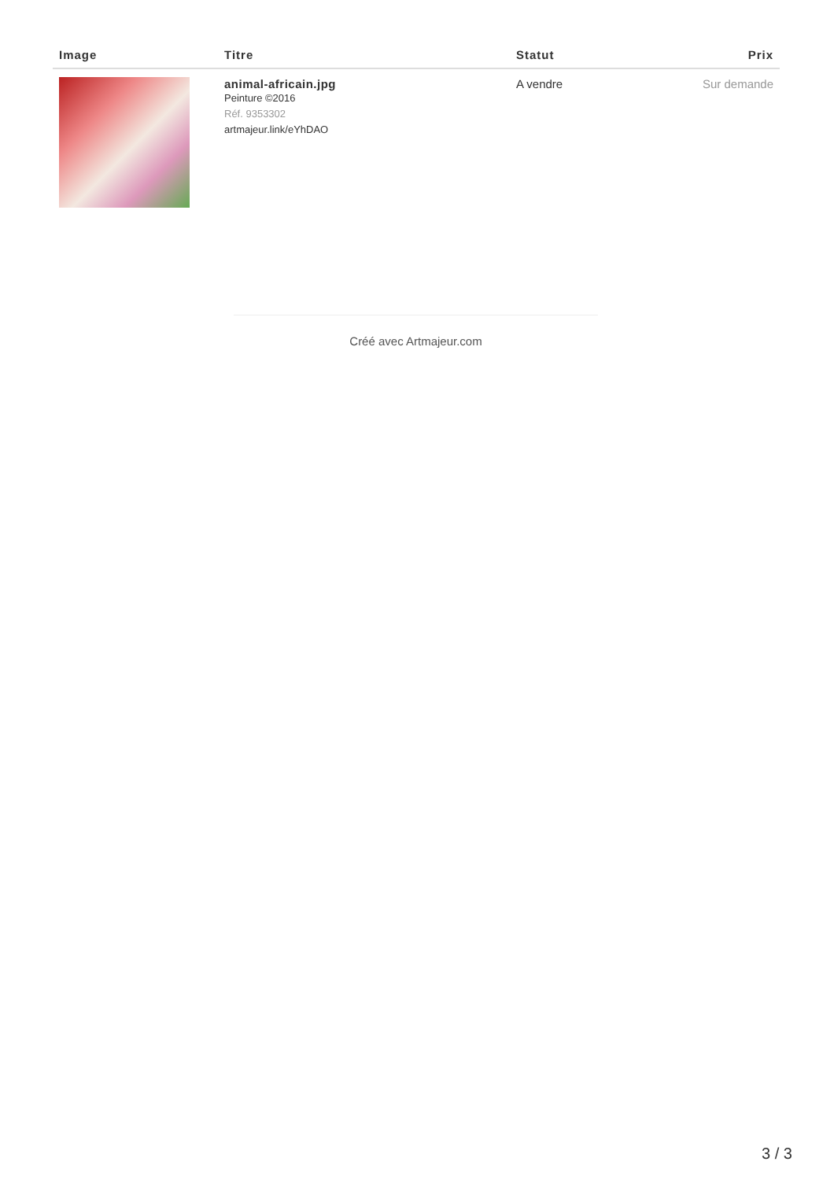| Image | Titre | Statut | Prix |
| --- | --- | --- | --- |
| | animal-africain.jpg Peinture ©2016 Réf. 9353302 artmajeur.link/eYhDAO | A vendre | Sur demande |
Créé avec Artmajeur.com
3 / 3